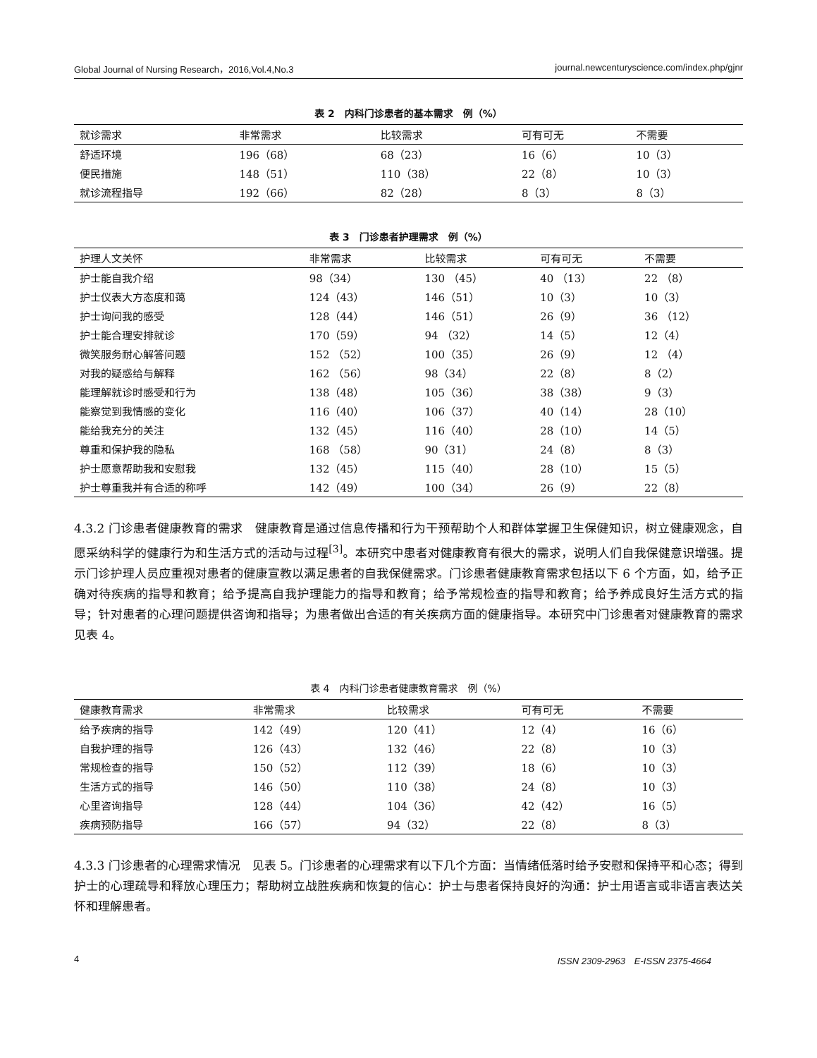Global Journal of Nursing Research，2016,Vol.4,No.3 journal.newcenturyscience.com/index.php/gjnr
表 2　内科门诊患者的基本需求　例（%）
| 就诊需求 | 非常需求 | 比较需求 | 可有可无 | 不需要 |
| --- | --- | --- | --- | --- |
| 舒适环境 | 196（68） | 68（23） | 16（6） | 10（3） |
| 便民措施 | 148（51） | 110（38） | 22（8） | 10（3） |
| 就诊流程指导 | 192（66） | 82（28） | 8（3） | 8（3） |
表 3　门诊患者护理需求　例（%）
| 护理人文关怀 | 非常需求 | 比较需求 | 可有可无 | 不需要 |
| --- | --- | --- | --- | --- |
| 护士能自我介绍 | 98（34） | 130 （45） | 40 （13） | 22 （8） |
| 护士仪表大方态度和蔼 | 124（43） | 146（51） | 10（3） | 10（3） |
| 护士询问我的感受 | 128（44） | 146（51） | 26（9） | 36 （12） |
| 护士能合理安排就诊 | 170（59） | 94 （32） | 14（5） | 12（4） |
| 微笑服务耐心解答问题 | 152 （52） | 100（35） | 26（9） | 12 （4） |
| 对我的疑惑给与解释 | 162 （56） | 98（34） | 22（8） | 8（2） |
| 能理解就诊时感受和行为 | 138（48） | 105（36） | 38（38） | 9（3） |
| 能察觉到我情感的变化 | 116（40） | 106（37） | 40（14） | 28（10） |
| 能给我充分的关注 | 132（45） | 116（40） | 28（10） | 14（5） |
| 尊重和保护我的隐私 | 168 （58） | 90（31） | 24（8） | 8（3） |
| 护士愿意帮助我和安慰我 | 132（45） | 115（40） | 28（10） | 15（5） |
| 护士尊重我并有合适的称呼 | 142（49） | 100（34） | 26（9） | 22（8） |
4.3.2 门诊患者健康教育的需求　健康教育是通过信息传播和行为干预帮助个人和群体掌握卫生保健知识，树立健康观念，自愿采纳科学的健康行为和生活方式的活动与过程<sup>[3]</sup>。本研究中患者对健康教育有很大的需求，说明人们自我保健意识增强。提示门诊护理人员应重视对患者的健康宣教以满足患者的自我保健需求。门诊患者健康教育需求包括以下 6 个方面，如，给予正确对待疾病的指导和教育；给予提高自我护理能力的指导和教育；给予常规检查的指导和教育；给予养成良好生活方式的指导；针对患者的心理问题提供咨询和指导；为患者做出合适的有关疾病方面的健康指导。本研究中门诊患者对健康教育的需求见表 4。
表 4　内科门诊患者健康教育需求　例（%）
| 健康教育需求 | 非常需求 | 比较需求 | 可有可无 | 不需要 |
| --- | --- | --- | --- | --- |
| 给予疾病的指导 | 142（49） | 120（41） | 12（4） | 16（6） |
| 自我护理的指导 | 126（43） | 132（46） | 22（8） | 10（3） |
| 常规检查的指导 | 150（52） | 112（39） | 18（6） | 10（3） |
| 生活方式的指导 | 146（50） | 110（38） | 24（8） | 10（3） |
| 心里咨询指导 | 128（44） | 104（36） | 42（42） | 16（5） |
| 疾病预防指导 | 166（57） | 94（32） | 22（8） | 8（3） |
4.3.3 门诊患者的心理需求情况　见表 5。门诊患者的心理需求有以下几个方面：当情绪低落时给予安慰和保持平和心态；得到护士的心理疏导和释放心理压力；帮助树立战胜疾病和恢复的信心：护士与患者保持良好的沟通：护士用语言或非语言表达关怀和理解患者。
4 ISSN 2309-2963　E-ISSN 2375-4664